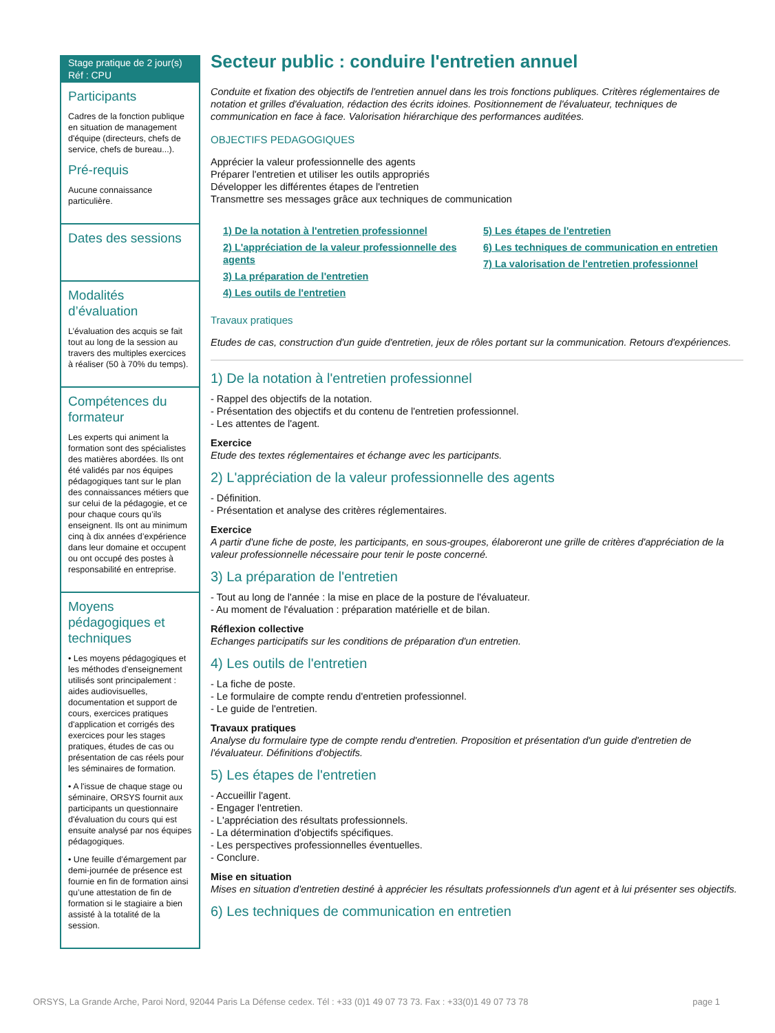Stage pratique de 2 jour(s)
Réf : CPU
Participants
Cadres de la fonction publique en situation de management d'équipe (directeurs, chefs de service, chefs de bureau...).
Pré-requis
Aucune connaissance particulière.
Dates des sessions
Modalités d’évaluation
L’évaluation des acquis se fait tout au long de la session au travers des multiples exercices à réaliser (50 à 70% du temps).
Compétences du formateur
Les experts qui animent la formation sont des spécialistes des matières abordées. Ils ont été validés par nos équipes pédagogiques tant sur le plan des connaissances métiers que sur celui de la pédagogie, et ce pour chaque cours qu’ils enseignent. Ils ont au minimum cinq à dix années d’expérience dans leur domaine et occupent ou ont occupé des postes à responsabilité en entreprise.
Moyens pédagogiques et techniques
• Les moyens pédagogiques et les méthodes d'enseignement utilisés sont principalement : aides audiovisuelles, documentation et support de cours, exercices pratiques d'application et corrigés des exercices pour les stages pratiques, études de cas ou présentation de cas réels pour les séminaires de formation.
• A l'issue de chaque stage ou séminaire, ORSYS fournit aux participants un questionnaire d'évaluation du cours qui est ensuite analysé par nos équipes pédagogiques.
• Une feuille d’émargement par demi-journée de présence est fournie en fin de formation ainsi qu’une attestation de fin de formation si le stagiaire a bien assisté à la totalité de la session.
Secteur public : conduire l'entretien annuel
Conduite et fixation des objectifs de l'entretien annuel dans les trois fonctions publiques. Critères réglementaires de notation et grilles d'évaluation, rédaction des écrits idoines. Positionnement de l'évaluateur, techniques de communication en face à face. Valorisation hiérarchique des performances auditées.
OBJECTIFS PEDAGOGIQUES
Apprécier la valeur professionnelle des agents
Préparer l'entretien et utiliser les outils appropriés
Développer les différentes étapes de l'entretien
Transmettre ses messages grâce aux techniques de communication
1) De la notation à l'entretien professionnel
2) L'appréciation de la valeur professionnelle des agents
3) La préparation de l'entretien
4) Les outils de l'entretien
5) Les étapes de l'entretien
6) Les techniques de communication en entretien
7) La valorisation de l'entretien professionnel
Travaux pratiques
Etudes de cas, construction d'un guide d'entretien, jeux de rôles portant sur la communication. Retours d'expériences.
1) De la notation à l'entretien professionnel
- Rappel des objectifs de la notation.
- Présentation des objectifs et du contenu de l'entretien professionnel.
- Les attentes de l'agent.
Exercice
Etude des textes réglementaires et échange avec les participants.
2) L'appréciation de la valeur professionnelle des agents
- Définition.
- Présentation et analyse des critères réglementaires.
Exercice
A partir d'une fiche de poste, les participants, en sous-groupes, élaboreront une grille de critères d'appréciation de la valeur professionnelle nécessaire pour tenir le poste concerné.
3) La préparation de l'entretien
- Tout au long de l'année : la mise en place de la posture de l'évaluateur.
- Au moment de l'évaluation : préparation matérielle et de bilan.
Réflexion collective
Echanges participatifs sur les conditions de préparation d'un entretien.
4) Les outils de l'entretien
- La fiche de poste.
- Le formulaire de compte rendu d'entretien professionnel.
- Le guide de l'entretien.
Travaux pratiques
Analyse du formulaire type de compte rendu d'entretien. Proposition et présentation d'un guide d'entretien de l'évaluateur. Définitions d'objectifs.
5) Les étapes de l'entretien
- Accueillir l'agent.
- Engager l'entretien.
- L'appréciation des résultats professionnels.
- La détermination d'objectifs spécifiques.
- Les perspectives professionnelles éventuelles.
- Conclure.
Mise en situation
Mises en situation d'entretien destiné à apprécier les résultats professionnels d'un agent et à lui présenter ses objectifs.
6) Les techniques de communication en entretien
ORSYS, La Grande Arche, Paroi Nord, 92044 Paris La Défense cedex. Tél : +33 (0)1 49 07 73 73. Fax : +33(0)1 49 07 73 78 page 1